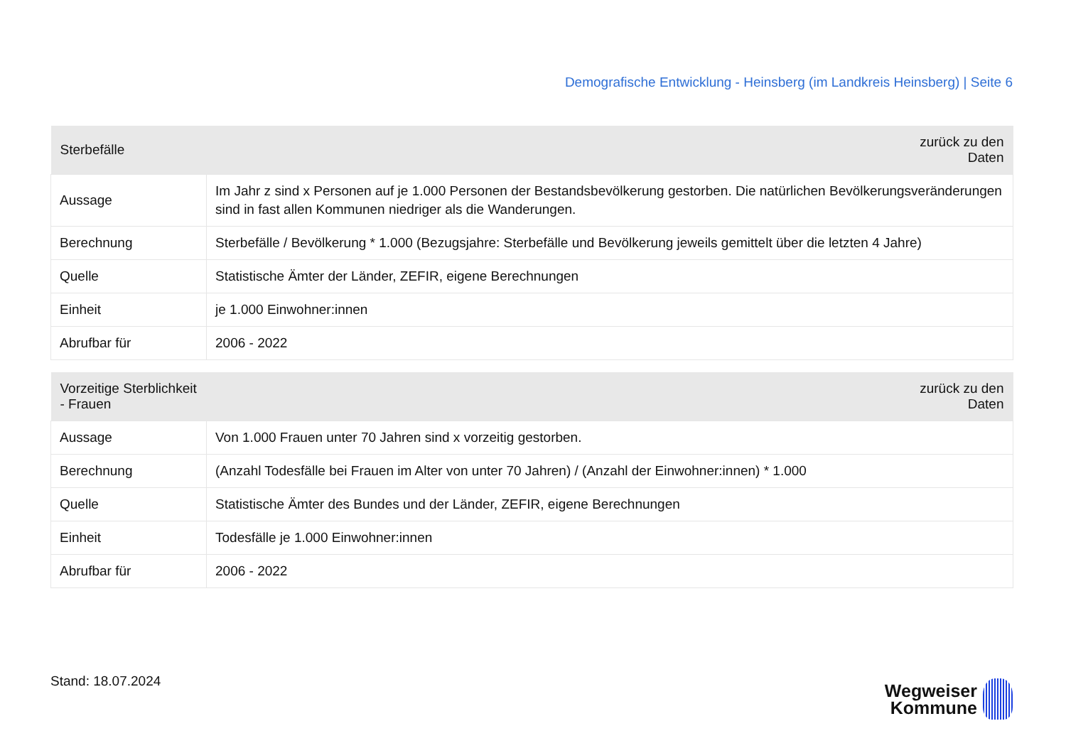Demografische Entwicklung - Heinsberg (im Landkreis Heinsberg) | Seite 6
| Sterbefälle | zurück zu den Daten |
| --- | --- |
| Aussage | Im Jahr z sind x Personen auf je 1.000 Personen der Bestandsbevölkerung gestorben. Die natürlichen Bevölkerungsveränderungen sind in fast allen Kommunen niedriger als die Wanderungen. |
| Berechnung | Sterbefälle / Bevölkerung * 1.000 (Bezugsjahre: Sterbefälle und Bevölkerung jeweils gemittelt über die letzten 4 Jahre) |
| Quelle | Statistische Ämter der Länder, ZEFIR, eigene Berechnungen |
| Einheit | je 1.000 Einwohner:innen |
| Abrufbar für | 2006 - 2022 |
| Vorzeitige Sterblichkeit - Frauen | zurück zu den Daten |
| --- | --- |
| Aussage | Von 1.000 Frauen unter 70 Jahren sind x vorzeitig gestorben. |
| Berechnung | (Anzahl Todesfälle bei Frauen im Alter von unter 70 Jahren) / (Anzahl der Einwohner:innen) * 1.000 |
| Quelle | Statistische Ämter des Bundes und der Länder, ZEFIR, eigene Berechnungen |
| Einheit | Todesfälle je 1.000 Einwohner:innen |
| Abrufbar für | 2006 - 2022 |
Stand: 18.07.2024
Wegweiser
Kommune